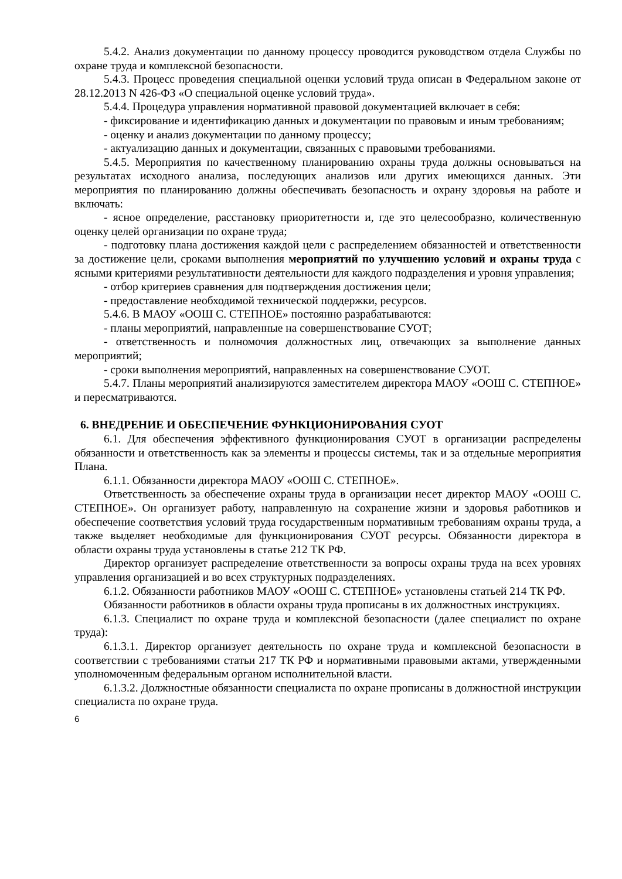5.4.2. Анализ документации по данному процессу проводится руководством отдела Службы по охране труда и комплексной безопасности.
5.4.3. Процесс проведения специальной оценки условий труда описан в Федеральном законе от 28.12.2013 N 426-ФЗ «О специальной оценке условий труда».
5.4.4. Процедура управления нормативной правовой документацией включает в себя:
- фиксирование и идентификацию данных и документации по правовым и иным требованиям;
- оценку и анализ документации по данному процессу;
- актуализацию данных и документации, связанных с правовыми требованиями.
5.4.5. Мероприятия по качественному планированию охраны труда должны основываться на результатах исходного анализа, последующих анализов или других имеющихся данных. Эти мероприятия по планированию должны обеспечивать безопасность и охрану здоровья на работе и включать:
- ясное определение, расстановку приоритетности и, где это целесообразно, количественную оценку целей организации по охране труда;
- подготовку плана достижения каждой цели с распределением обязанностей и ответственности за достижение цели, сроками выполнения мероприятий по улучшению условий и охраны труда с ясными критериями результативности деятельности для каждого подразделения и уровня управления;
- отбор критериев сравнения для подтверждения достижения цели;
- предоставление необходимой технической поддержки, ресурсов.
5.4.6. В МАОУ «ООШ С. СТЕПНОЕ» постоянно разрабатываются:
- планы мероприятий, направленные на совершенствование СУОТ;
- ответственность и полномочия должностных лиц, отвечающих за выполнение данных мероприятий;
- сроки выполнения мероприятий, направленных на совершенствование СУОТ.
5.4.7. Планы мероприятий анализируются заместителем директора МАОУ «ООШ С. СТЕПНОЕ» и пересматриваются.
6. ВНЕДРЕНИЕ И ОБЕСПЕЧЕНИЕ ФУНКЦИОНИРОВАНИЯ СУОТ
6.1. Для обеспечения эффективного функционирования СУОТ в организации распределены обязанности и ответственность как за элементы и процессы системы, так и за отдельные мероприятия Плана.
6.1.1. Обязанности директора МАОУ «ООШ С. СТЕПНОЕ».
Ответственность за обеспечение охраны труда в организации несет директор МАОУ «ООШ С. СТЕПНОЕ». Он организует работу, направленную на сохранение жизни и здоровья работников и обеспечение соответствия условий труда государственным нормативным требованиям охраны труда, а также выделяет необходимые для функционирования СУОТ ресурсы. Обязанности директора в области охраны труда установлены в статье 212 ТК РФ.
Директор организует распределение ответственности за вопросы охраны труда на всех уровнях управления организацией и во всех структурных подразделениях.
6.1.2. Обязанности работников МАОУ «ООШ С. СТЕПНОЕ» установлены статьей 214 ТК РФ.
Обязанности работников в области охраны труда прописаны в их должностных инструкциях.
6.1.3. Специалист по охране труда и комплексной безопасности (далее специалист по охране труда):
6.1.3.1. Директор организует деятельность по охране труда и комплексной безопасности в соответствии с требованиями статьи 217 ТК РФ и нормативными правовыми актами, утвержденными уполномоченным федеральным органом исполнительной власти.
6.1.3.2. Должностные обязанности специалиста по охране прописаны в должностной инструкции специалиста по охране труда.
6